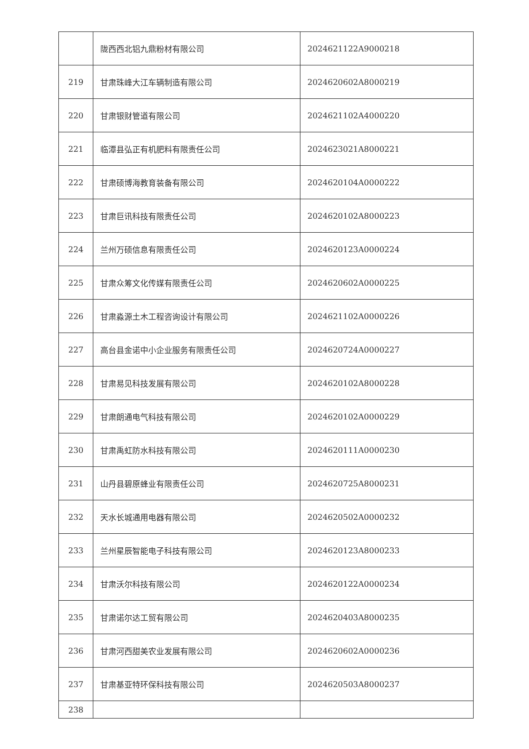| | 陇西西北铝九鼎粉材有限公司 | 2024621122A9000218 |
| 219 | 甘肃珠峰大江车辆制造有限公司 | 2024620602A8000219 |
| 220 | 甘肃银财管道有限公司 | 2024621102A4000220 |
| 221 | 临潭县弘正有机肥料有限责任公司 | 2024623021A8000221 |
| 222 | 甘肃硕博海教育装备有限公司 | 2024620104A0000222 |
| 223 | 甘肃巨讯科技有限责任公司 | 2024620102A8000223 |
| 224 | 兰州万硕信息有限责任公司 | 2024620123A0000224 |
| 225 | 甘肃众筹文化传媒有限责任公司 | 2024620602A0000225 |
| 226 | 甘肃淼源土木工程咨询设计有限公司 | 2024621102A0000226 |
| 227 | 高台县金诺中小企业服务有限责任公司 | 2024620724A0000227 |
| 228 | 甘肃易见科技发展有限公司 | 2024620102A8000228 |
| 229 | 甘肃朗通电气科技有限公司 | 2024620102A0000229 |
| 230 | 甘肃禹虹防水科技有限公司 | 2024620111A0000230 |
| 231 | 山丹县碧原蜂业有限责任公司 | 2024620725A8000231 |
| 232 | 天水长城通用电器有限公司 | 2024620502A0000232 |
| 233 | 兰州星辰智能电子科技有限公司 | 2024620123A8000233 |
| 234 | 甘肃沃尔科技有限公司 | 2024620122A0000234 |
| 235 | 甘肃诺尔达工贸有限公司 | 2024620403A8000235 |
| 236 | 甘肃河西甜美农业发展有限公司 | 2024620602A0000236 |
| 237 | 甘肃基亚特环保科技有限公司 | 2024620503A8000237 |
| 238 | | |